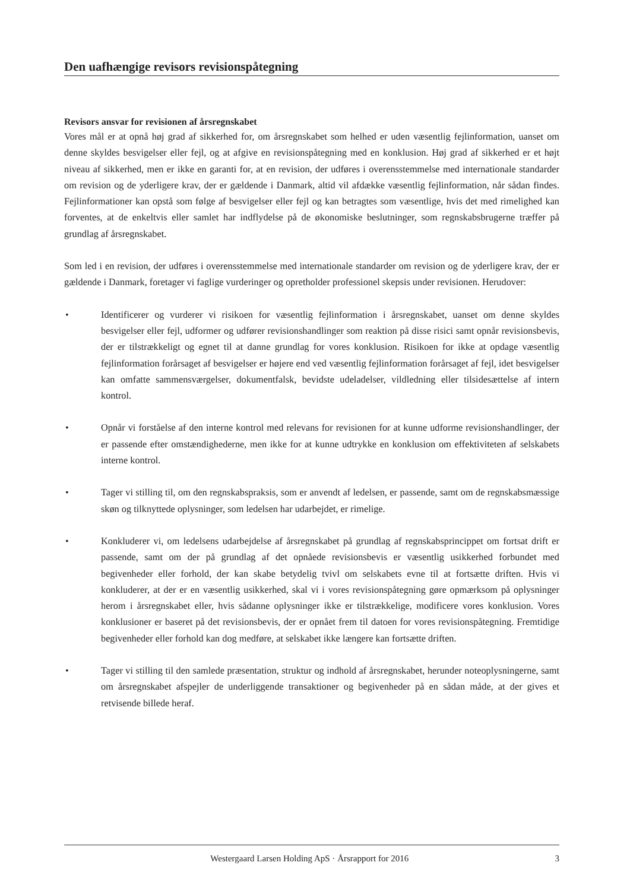Den uafhængige revisors revisionspåtegning
Revisors ansvar for revisionen af årsregnskabet
Vores mål er at opnå høj grad af sikkerhed for, om årsregnskabet som helhed er uden væsentlig fejlinformation, uanset om denne skyldes besvigelser eller fejl, og at afgive en revisionspåtegning med en konklusion. Høj grad af sikkerhed er et højt niveau af sikkerhed, men er ikke en garanti for, at en revision, der udføres i overensstemmelse med internationale standarder om revision og de yderligere krav, der er gældende i Danmark, altid vil afdække væsentlig fejlinformation, når sådan findes. Fejlinformationer kan opstå som følge af besvigelser eller fejl og kan betragtes som væsentlige, hvis det med rimelighed kan forventes, at de enkeltvis eller samlet har indflydelse på de økonomiske beslutninger, som regnskabsbrugerne træffer på grundlag af årsregnskabet.
Som led i en revision, der udføres i overensstemmelse med internationale standarder om revision og de yderligere krav, der er gældende i Danmark, foretager vi faglige vurderinger og opretholder professionel skepsis under revisionen. Herudover:
• Identificerer og vurderer vi risikoen for væsentlig fejlinformation i årsregnskabet, uanset om denne skyldes besvigelser eller fejl, udformer og udfører revisionshandlinger som reaktion på disse risici samt opnår revisionsbevis, der er tilstrækkeligt og egnet til at danne grundlag for vores konklusion. Risikoen for ikke at opdage væsentlig fejlinformation forårsaget af besvigelser er højere end ved væsentlig fejlinformation forårsaget af fejl, idet besvigelser kan omfatte sammensværgelser, dokumentfalsk, bevidste udeladelser, vildledning eller tilsidesættelse af intern kontrol.
• Opnår vi forståelse af den interne kontrol med relevans for revisionen for at kunne udforme revisionshandlinger, der er passende efter omstændighederne, men ikke for at kunne udtrykke en konklusion om effektiviteten af selskabets interne kontrol.
• Tager vi stilling til, om den regnskabspraksis, som er anvendt af ledelsen, er passende, samt om de regnskabsmæssige skøn og tilknyttede oplysninger, som ledelsen har udarbejdet, er rimelige.
• Konkluderer vi, om ledelsens udarbejdelse af årsregnskabet på grundlag af regnskabsprincippet om fortsat drift er passende, samt om der på grundlag af det opnåede revisionsbevis er væsentlig usikkerhed forbundet med begivenheder eller forhold, der kan skabe betydelig tvivl om selskabets evne til at fortsætte driften. Hvis vi konkluderer, at der er en væsentlig usikkerhed, skal vi i vores revisionspåtegning gøre opmærksom på oplysninger herom i årsregnskabet eller, hvis sådanne oplysninger ikke er tilstrækkelige, modificere vores konklusion. Vores konklusioner er baseret på det revisionsbevis, der er opnået frem til datoen for vores revisionspåtegning. Fremtidige begivenheder eller forhold kan dog medføre, at selskabet ikke længere kan fortsætte driften.
• Tager vi stilling til den samlede præsentation, struktur og indhold af årsregnskabet, herunder noteoplysningerne, samt om årsregnskabet afspejler de underliggende transaktioner og begivenheder på en sådan måde, at der gives et retvisende billede heraf.
Westergaard Larsen Holding ApS · Årsrapport for 2016 3